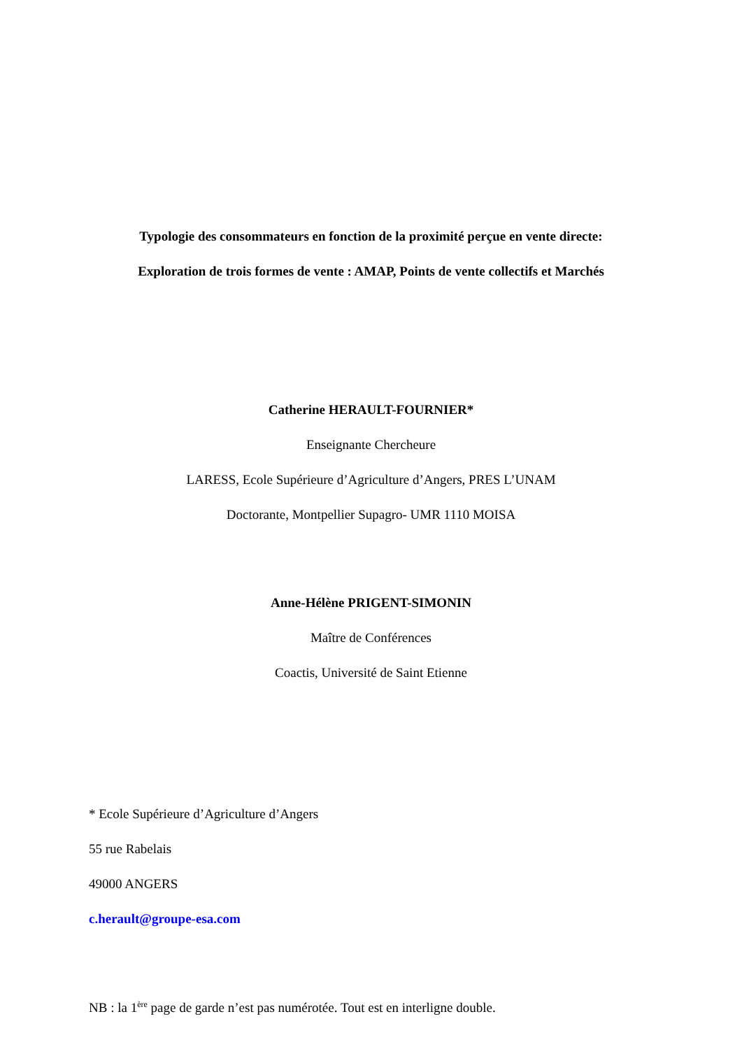Typologie des consommateurs en fonction de la proximité perçue en vente directe:
Exploration de trois formes de vente : AMAP, Points de vente collectifs et Marchés
Catherine HERAULT-FOURNIER*
Enseignante Chercheure
LARESS, Ecole Supérieure d’Agriculture d’Angers, PRES L’UNAM
Doctorante, Montpellier Supagro- UMR 1110 MOISA
Anne-Hélène PRIGENT-SIMONIN
Maître de Conférences
Coactis, Université de Saint Etienne
* Ecole Supérieure d’Agriculture d’Angers
55 rue Rabelais
49000 ANGERS
c.herault@groupe-esa.com
NB : la 1<sup>ère</sup> page de garde n’est pas numérotée. Tout est en interligne double.